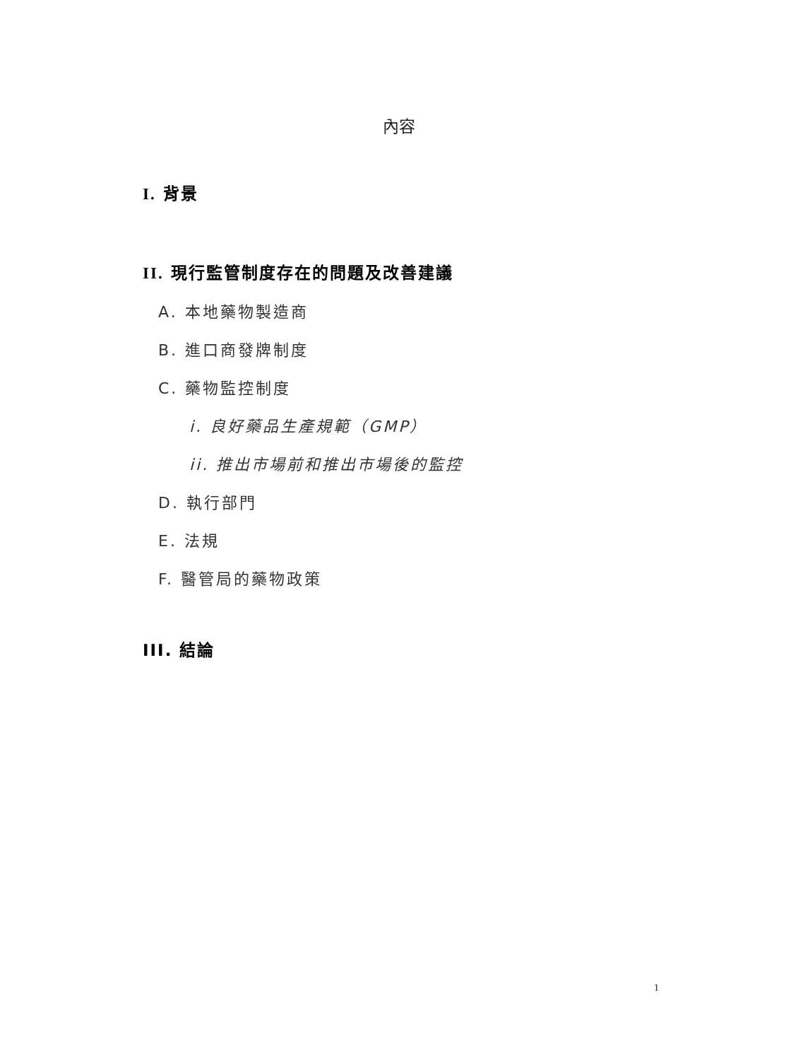內容
I. 背景
II. 現行監管制度存在的問題及改善建議
A. 本地藥物製造商
B. 進口商發牌制度
C. 藥物監控制度
i. 良好藥品生產規範（GMP）
ii. 推出市場前和推出市場後的監控
D. 執行部門
E. 法規
F. 醫管局的藥物政策
III. 結論
1